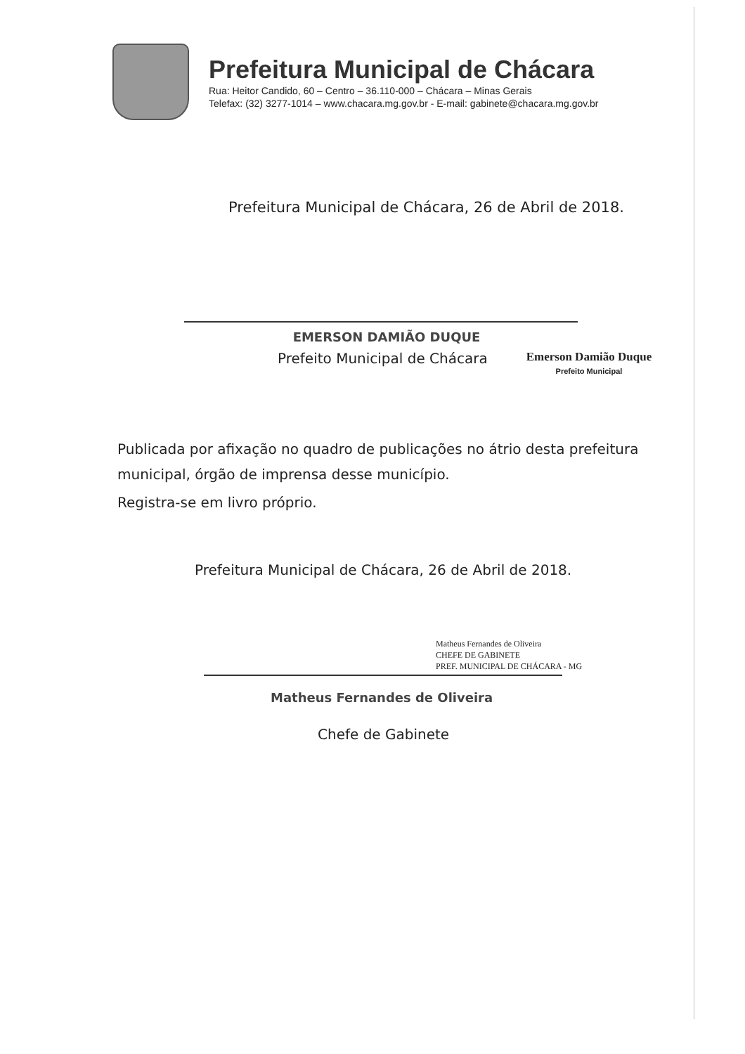Prefeitura Municipal de Chácara
Rua: Heitor Candido, 60 – Centro – 36.110-000 – Chácara – Minas Gerais
Telefax: (32) 3277-1014 – www.chacara.mg.gov.br - E-mail: gabinete@chacara.mg.gov.br
Prefeitura Municipal de Chácara, 26 de Abril de 2018.
EMERSON DAMIÃO DUQUE
Prefeito Municipal de Chácara
Emerson Damião Duque
Prefeito Municipal
Publicada por afixação no quadro de publicações no átrio desta prefeitura municipal, órgão de imprensa desse município.
Registra-se em livro próprio.
Prefeitura Municipal de Chácara, 26 de Abril de 2018.
Matheus Fernandes de Oliveira
CHEFE DE GABINETE
PREF. MUNICIPAL DE CHÁCARA - MG
Matheus Fernandes de Oliveira
Chefe de Gabinete